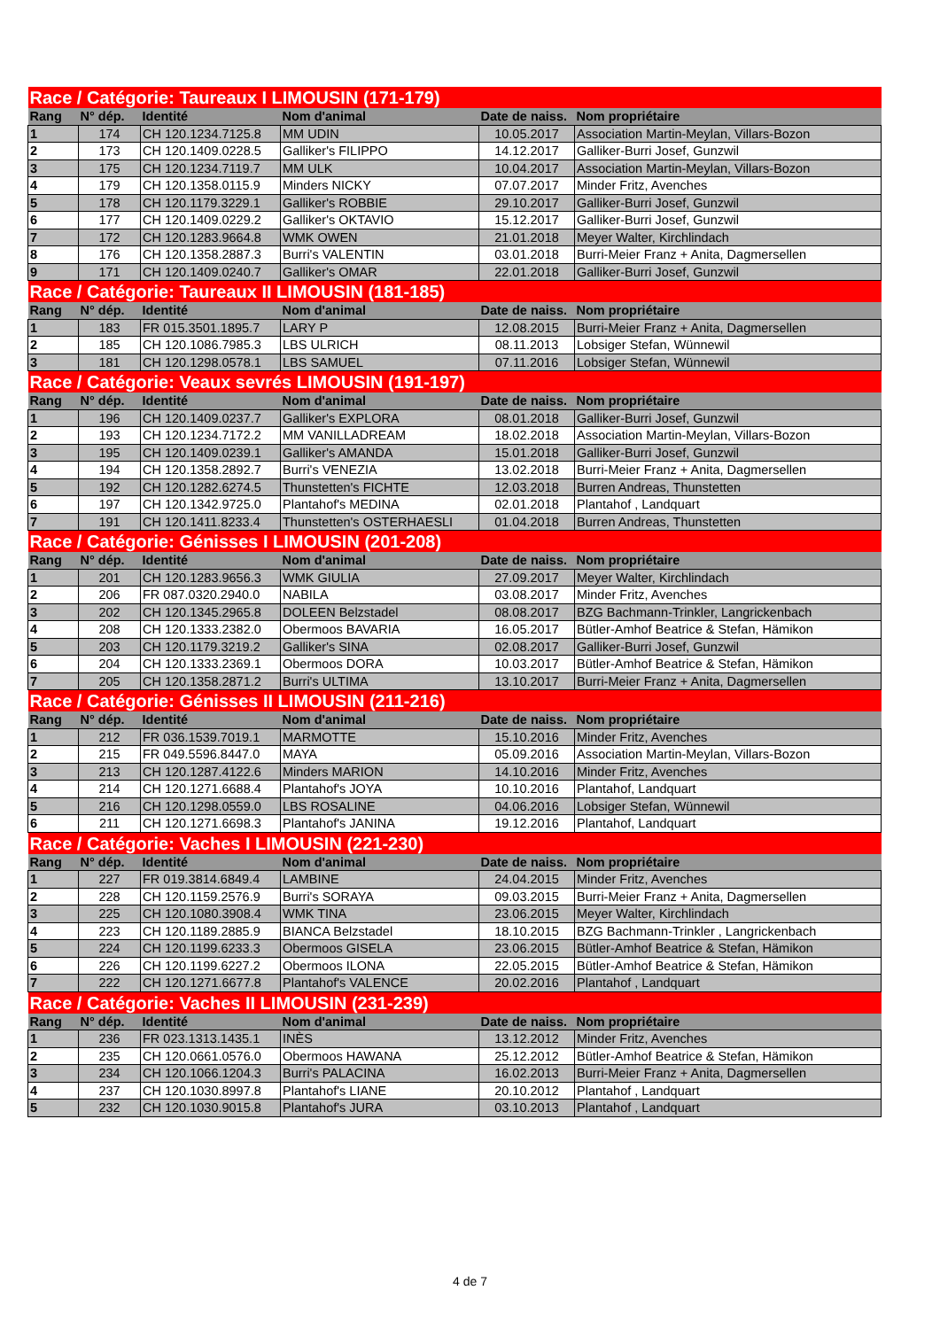| Race / Catégorie: Taureaux I LIMOUSIN (171-179) | | | | | |
| Rang | N° dép. | Identité | Nom d'animal | Date de naiss. | Nom propriétaire |
| 1 | 174 | CH 120.1234.7125.8 | MM UDIN | 10.05.2017 | Association Martin-Meylan, Villars-Bozon |
| 2 | 173 | CH 120.1409.0228.5 | Galliker's FILIPPO | 14.12.2017 | Galliker-Burri Josef, Gunzwil |
| 3 | 175 | CH 120.1234.7119.7 | MM ULK | 10.04.2017 | Association Martin-Meylan, Villars-Bozon |
| 4 | 179 | CH 120.1358.0115.9 | Minders NICKY | 07.07.2017 | Minder Fritz, Avenches |
| 5 | 178 | CH 120.1179.3229.1 | Galliker's ROBBIE | 29.10.2017 | Galliker-Burri Josef, Gunzwil |
| 6 | 177 | CH 120.1409.0229.2 | Galliker's OKTAVIO | 15.12.2017 | Galliker-Burri Josef, Gunzwil |
| 7 | 172 | CH 120.1283.9664.8 | WMK OWEN | 21.01.2018 | Meyer Walter, Kirchlindach |
| 8 | 176 | CH 120.1358.2887.3 | Burri's VALENTIN | 03.01.2018 | Burri-Meier Franz + Anita, Dagmersellen |
| 9 | 171 | CH 120.1409.0240.7 | Galliker's OMAR | 22.01.2018 | Galliker-Burri Josef, Gunzwil |
| Race / Catégorie: Taureaux II LIMOUSIN (181-185) | | | | | |
| Rang | N° dép. | Identité | Nom d'animal | Date de naiss. | Nom propriétaire |
| 1 | 183 | FR 015.3501.1895.7 | LARY P | 12.08.2015 | Burri-Meier Franz + Anita, Dagmersellen |
| 2 | 185 | CH 120.1086.7985.3 | LBS ULRICH | 08.11.2013 | Lobsiger Stefan, Wünnewil |
| 3 | 181 | CH 120.1298.0578.1 | LBS SAMUEL | 07.11.2016 | Lobsiger Stefan, Wünnewil |
| Race / Catégorie: Veaux sevrés LIMOUSIN (191-197) | | | | | |
| Rang | N° dép. | Identité | Nom d'animal | Date de naiss. | Nom propriétaire |
| 1 | 196 | CH 120.1409.0237.7 | Galliker's EXPLORA | 08.01.2018 | Galliker-Burri Josef, Gunzwil |
| 2 | 193 | CH 120.1234.7172.2 | MM VANILLADREAM | 18.02.2018 | Association Martin-Meylan, Villars-Bozon |
| 3 | 195 | CH 120.1409.0239.1 | Galliker's AMANDA | 15.01.2018 | Galliker-Burri Josef, Gunzwil |
| 4 | 194 | CH 120.1358.2892.7 | Burri's VENEZIA | 13.02.2018 | Burri-Meier Franz + Anita, Dagmersellen |
| 5 | 192 | CH 120.1282.6274.5 | Thunstetten's FICHTE | 12.03.2018 | Burren Andreas, Thunstetten |
| 6 | 197 | CH 120.1342.9725.0 | Plantahof's MEDINA | 02.01.2018 | Plantahof , Landquart |
| 7 | 191 | CH 120.1411.8233.4 | Thunstetten's OSTERHAESLI | 01.04.2018 | Burren Andreas, Thunstetten |
| Race / Catégorie: Génisses I LIMOUSIN (201-208) | | | | | |
| Rang | N° dép. | Identité | Nom d'animal | Date de naiss. | Nom propriétaire |
| 1 | 201 | CH 120.1283.9656.3 | WMK GIULIA | 27.09.2017 | Meyer Walter, Kirchlindach |
| 2 | 206 | FR 087.0320.2940.0 | NABILA | 03.08.2017 | Minder Fritz, Avenches |
| 3 | 202 | CH 120.1345.2965.8 | DOLEEN Belzstadel | 08.08.2017 | BZG Bachmann-Trinkler, Langrickenbach |
| 4 | 208 | CH 120.1333.2382.0 | Obermoos BAVARIA | 16.05.2017 | Bütler-Amhof Beatrice & Stefan, Hämikon |
| 5 | 203 | CH 120.1179.3219.2 | Galliker's SINA | 02.08.2017 | Galliker-Burri Josef, Gunzwil |
| 6 | 204 | CH 120.1333.2369.1 | Obermoos DORA | 10.03.2017 | Bütler-Amhof Beatrice & Stefan, Hämikon |
| 7 | 205 | CH 120.1358.2871.2 | Burri's ULTIMA | 13.10.2017 | Burri-Meier Franz + Anita, Dagmersellen |
| Race / Catégorie: Génisses II LIMOUSIN (211-216) | | | | | |
| Rang | N° dép. | Identité | Nom d'animal | Date de naiss. | Nom propriétaire |
| 1 | 212 | FR 036.1539.7019.1 | MARMOTTE | 15.10.2016 | Minder Fritz, Avenches |
| 2 | 215 | FR 049.5596.8447.0 | MAYA | 05.09.2016 | Association Martin-Meylan, Villars-Bozon |
| 3 | 213 | CH 120.1287.4122.6 | Minders MARION | 14.10.2016 | Minder Fritz, Avenches |
| 4 | 214 | CH 120.1271.6688.4 | Plantahof's JOYA | 10.10.2016 | Plantahof, Landquart |
| 5 | 216 | CH 120.1298.0559.0 | LBS ROSALINE | 04.06.2016 | Lobsiger Stefan, Wünnewil |
| 6 | 211 | CH 120.1271.6698.3 | Plantahof's JANINA | 19.12.2016 | Plantahof, Landquart |
| Race / Catégorie: Vaches I LIMOUSIN (221-230) | | | | | |
| Rang | N° dép. | Identité | Nom d'animal | Date de naiss. | Nom propriétaire |
| 1 | 227 | FR 019.3814.6849.4 | LAMBINE | 24.04.2015 | Minder Fritz, Avenches |
| 2 | 228 | CH 120.1159.2576.9 | Burri's SORAYA | 09.03.2015 | Burri-Meier Franz + Anita, Dagmersellen |
| 3 | 225 | CH 120.1080.3908.4 | WMK TINA | 23.06.2015 | Meyer Walter, Kirchlindach |
| 4 | 223 | CH 120.1189.2885.9 | BIANCA Belzstadel | 18.10.2015 | BZG Bachmann-Trinkler , Langrickenbach |
| 5 | 224 | CH 120.1199.6233.3 | Obermoos GISELA | 23.06.2015 | Bütler-Amhof Beatrice & Stefan, Hämikon |
| 6 | 226 | CH 120.1199.6227.2 | Obermoos ILONA | 22.05.2015 | Bütler-Amhof Beatrice & Stefan, Hämikon |
| 7 | 222 | CH 120.1271.6677.8 | Plantahof's VALENCE | 20.02.2016 | Plantahof , Landquart |
| Race / Catégorie: Vaches II LIMOUSIN (231-239) | | | | | |
| Rang | N° dép. | Identité | Nom d'animal | Date de naiss. | Nom propriétaire |
| 1 | 236 | FR 023.1313.1435.1 | INÈS | 13.12.2012 | Minder Fritz, Avenches |
| 2 | 235 | CH 120.0661.0576.0 | Obermoos HAWANA | 25.12.2012 | Bütler-Amhof Beatrice & Stefan, Hämikon |
| 3 | 234 | CH 120.1066.1204.3 | Burri's PALACINA | 16.02.2013 | Burri-Meier Franz + Anita, Dagmersellen |
| 4 | 237 | CH 120.1030.8997.8 | Plantahof's LIANE | 20.10.2012 | Plantahof , Landquart |
| 5 | 232 | CH 120.1030.9015.8 | Plantahof's JURA | 03.10.2013 | Plantahof , Landquart |
4 de 7